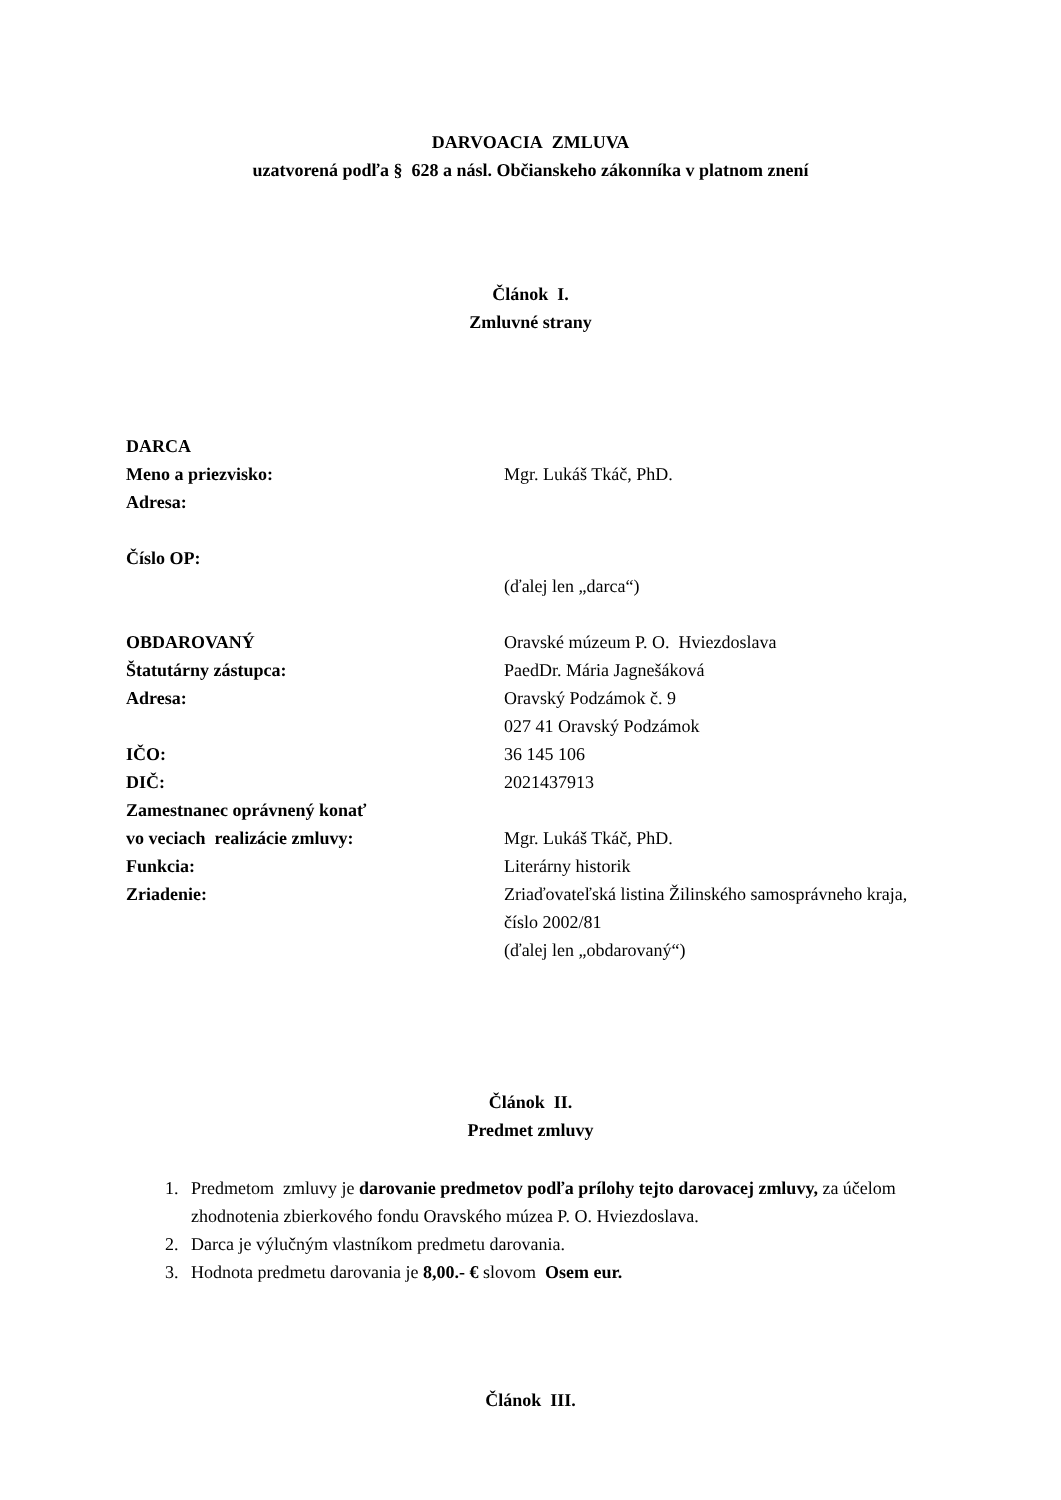DARVOACIA ZMLUVA
uzatvorená podľa § 628 a násl. Občianskeho zákonníka v platnom znení
Článok I.
Zmluvné strany
DARCA
Meno a priezvisko: Mgr. Lukáš Tkáč, PhD.
Adresa:
Číslo OP:
(ďalej len „darca“)
OBDAROVANÝ Oravské múzeum P. O. Hviezdoslava
Štatutárny zástupca: PaedDr. Mária Jagnešáková
Adresa: Oravský Podzámok č. 9
027 41 Oravský Podzámok
IČO: 36 145 106
DIČ: 2021437913
Zamestnanec oprávnený konať
vo veciach realizácie zmluvy:
Mgr. Lukáš Tkáč, PhD.
Funkcia: Literárny historik
Zriadenie: Zriaďovateľská listina Žilinského samosprávneho kraja, číslo 2002/81
(ďalej len „obdarovaný“)
Článok II.
Predmet zmluvy
1. Predmetom zmluvy je darovanie predmetov podľa prílohy tejto darovacej zmluvy, za účelom zhodnotenia zbierkového fondu Oravského múzea P. O. Hviezdoslava.
2. Darca je výlučným vlastníkom predmetu darovania.
3. Hodnota predmetu darovania je 8,00.- € slovom Osem eur.
Článok III.